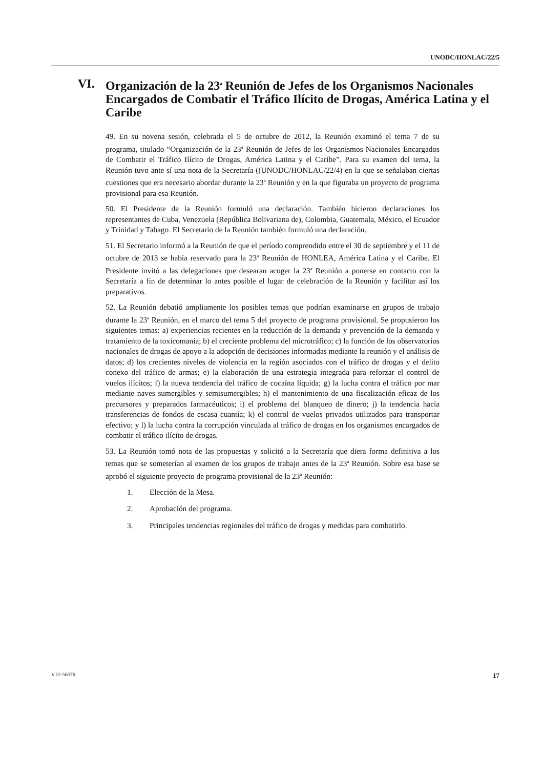UNODC/HONLAC/22/5
VI. Organización de la 23<sup>a</sup> Reunión de Jefes de los Organismos Nacionales Encargados de Combatir el Tráfico Ilícito de Drogas, América Latina y el Caribe
49. En su novena sesión, celebrada el 5 de octubre de 2012, la Reunión examinó el tema 7 de su programa, titulado “Organización de la 23<sup>a</sup> Reunión de Jefes de los Organismos Nacionales Encargados de Combatir el Tráfico Ilícito de Drogas, América Latina y el Caribe”. Para su examen del tema, la Reunión tuvo ante sí una nota de la Secretaría ((UNODC/HONLAC/22/4) en la que se señalaban ciertas cuestiones que era necesario abordar durante la 23<sup>a</sup> Reunión y en la que figuraba un proyecto de programa provisional para esa Reunión.
50. El Presidente de la Reunión formuló una declaración. También hicieron declaraciones los representantes de Cuba, Venezuela (República Bolivariana de), Colombia, Guatemala, México, el Ecuador y Trinidad y Tabago. El Secretario de la Reunión también formuló una declaración.
51. El Secretario informó a la Reunión de que el período comprendido entre el 30 de septiembre y el 11 de octubre de 2013 se había reservado para la 23<sup>a</sup> Reunión de HONLEA, América Latina y el Caribe. El Presidente invitó a las delegaciones que desearan acoger la 23<sup>a</sup> Reunión a ponerse en contacto con la Secretaría a fin de determinar lo antes posible el lugar de celebración de la Reunión y facilitar así los preparativos.
52. La Reunión debatió ampliamente los posibles temas que podrían examinarse en grupos de trabajo durante la 23<sup>a</sup> Reunión, en el marco del tema 5 del proyecto de programa provisional. Se propusieron los siguientes temas: a) experiencias recientes en la reducción de la demanda y prevención de la demanda y tratamiento de la toxicomanía; b) el creciente problema del microtráfico; c) la función de los observatorios nacionales de drogas de apoyo a la adopción de decisiones informadas mediante la reunión y el análisis de datos; d) los crecientes niveles de violencia en la región asociados con el tráfico de drogas y el delito conexo del tráfico de armas; e) la elaboración de una estrategia integrada para reforzar el control de vuelos ilícitos; f) la nueva tendencia del tráfico de cocaína líquida; g) la lucha contra el tráfico por mar mediante naves sumergibles y semisumergibles; h) el mantenimiento de una fiscalización eficaz de los precursores y preparados farmacéuticos; i) el problema del blanqueo de dinero; j) la tendencia hacia transferencias de fondos de escasa cuantía; k) el control de vuelos privados utilizados para transportar efectivo; y l) la lucha contra la corrupción vinculada al tráfico de drogas en los organismos encargados de combatir el tráfico ilícito de drogas.
53. La Reunión tomó nota de las propuestas y solicitó a la Secretaría que diera forma definitiva a los temas que se someterían al examen de los grupos de trabajo antes de la 23<sup>a</sup> Reunión. Sobre esa base se aprobó el siguiente proyecto de programa provisional de la 23<sup>a</sup> Reunión:
1. Elección de la Mesa.
2. Aprobación del programa.
3. Principales tendencias regionales del tráfico de drogas y medidas para combatirlo.
V.12-56576 17